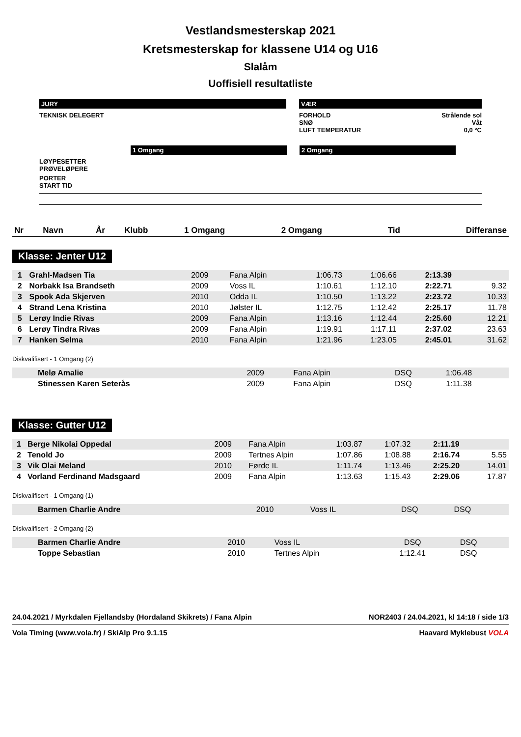Vestlandsmesterskap 2021
Kretsmesterskap for klassene U14 og U16
Slalåm
Uoffisiell resultatliste
JURY
TEKNISK DELEGERT
VÆR
FORHOLD
SNØ
LUFT TEMPERATUR
Strålende sol
Våt
0,0 °C
1 Omgang 2 Omgang
LØYPESETTER
PRØVELØPERE
PORTER
START TID
| Nr | Navn | År | Klubb | 1 Omgang | 2 Omgang | Tid | Differanse |
| --- | --- | --- | --- | --- | --- | --- | --- |
Klasse: Jenter U12
| 1 | Grahl-Madsen Tia | 2009 | Fana Alpin | 1:06.73 | 1:06.66 | 2:13.39 | |
| 2 | Norbakk Isa Brandseth | 2009 | Voss IL | 1:10.61 | 1:12.10 | 2:22.71 | 9.32 |
| 3 | Spook Ada Skjerven | 2010 | Odda IL | 1:10.50 | 1:13.22 | 2:23.72 | 10.33 |
| 4 | Strand Lena Kristina | 2010 | Jølster IL | 1:12.75 | 1:12.42 | 2:25.17 | 11.78 |
| 5 | Lerøy Indie Rivas | 2009 | Fana Alpin | 1:13.16 | 1:12.44 | 2:25.60 | 12.21 |
| 6 | Lerøy Tindra Rivas | 2009 | Fana Alpin | 1:19.91 | 1:17.11 | 2:37.02 | 23.63 |
| 7 | Hanken Selma | 2010 | Fana Alpin | 1:21.96 | 1:23.05 | 2:45.01 | 31.62 |
Diskvalifisert - 1 Omgang (2)
| | Melø Amalie | 2009 | Fana Alpin | DSQ | 1:06.48 | | |
| | Stinessen Karen Seterås | 2009 | Fana Alpin | DSQ | 1:11.38 | | |
Klasse: Gutter U12
| 1 | Berge Nikolai Oppedal | 2009 | Fana Alpin | 1:03.87 | 1:07.32 | 2:11.19 | |
| 2 | Tenold Jo | 2009 | Tertnes Alpin | 1:07.86 | 1:08.88 | 2:16.74 | 5.55 |
| 3 | Vik Olai Meland | 2010 | Førde IL | 1:11.74 | 1:13.46 | 2:25.20 | 14.01 |
| 4 | Vorland Ferdinand Madsgaard | 2009 | Fana Alpin | 1:13.63 | 1:15.43 | 2:29.06 | 17.87 |
Diskvalifisert - 1 Omgang (1)
| | Barmen Charlie Andre | 2010 | Voss IL | DSQ | DSQ | | |
Diskvalifisert - 2 Omgang (2)
| | Barmen Charlie Andre | 2010 | Voss IL | DSQ | DSQ | | |
| | Toppe Sebastian | 2010 | Tertnes Alpin | 1:12.41 | DSQ | | |
24.04.2021 / Myrkdalen Fjellandsby (Hordaland Skikrets) / Fana Alpin NOR2403 / 24.04.2021, kl 14:18 / side 1/3
Vola Timing (www.vola.fr) / SkiAlp Pro 9.1.15 Haavard Myklebust VOLA